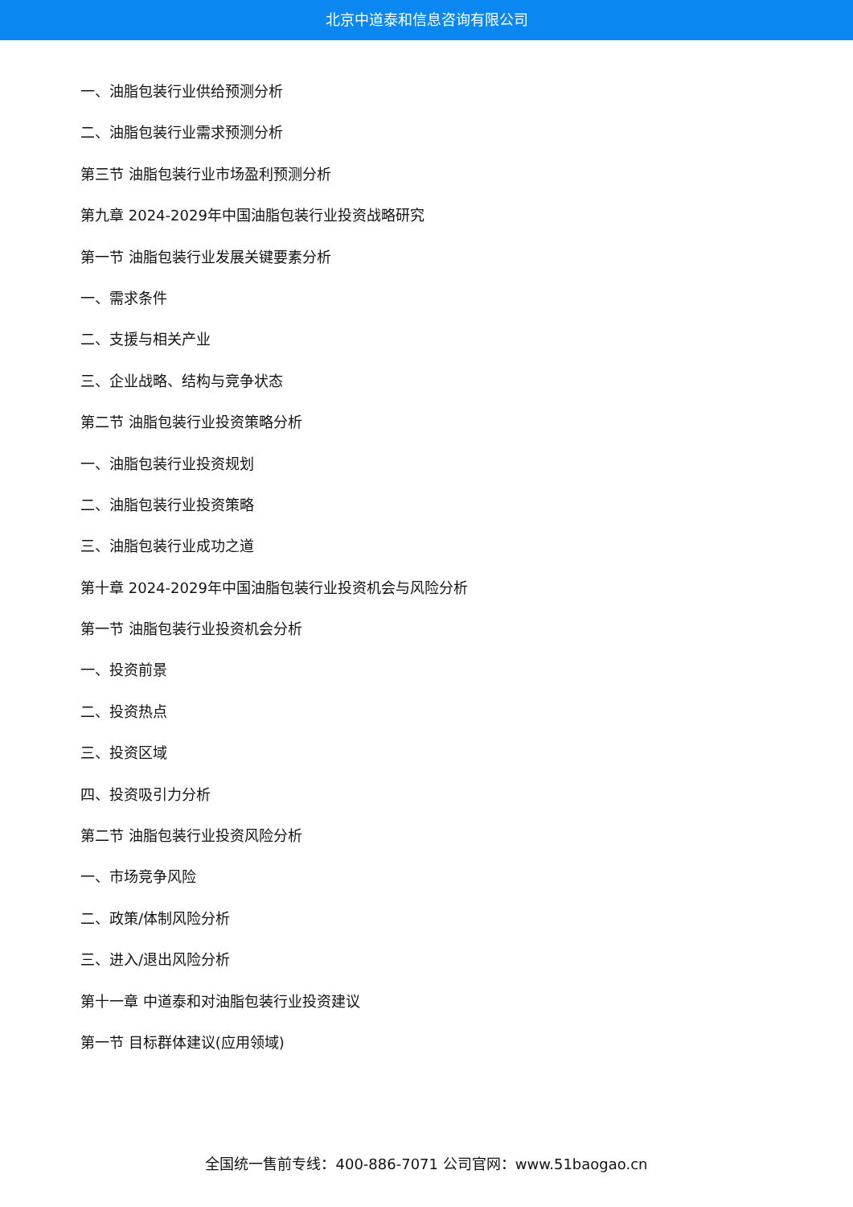北京中道泰和信息咨询有限公司
一、油脂包装行业供给预测分析
二、油脂包装行业需求预测分析
第三节 油脂包装行业市场盈利预测分析
第九章 2024-2029年中国油脂包装行业投资战略研究
第一节 油脂包装行业发展关键要素分析
一、需求条件
二、支援与相关产业
三、企业战略、结构与竞争状态
第二节 油脂包装行业投资策略分析
一、油脂包装行业投资规划
二、油脂包装行业投资策略
三、油脂包装行业成功之道
第十章 2024-2029年中国油脂包装行业投资机会与风险分析
第一节 油脂包装行业投资机会分析
一、投资前景
二、投资热点
三、投资区域
四、投资吸引力分析
第二节 油脂包装行业投资风险分析
一、市场竞争风险
二、政策/体制风险分析
三、进入/退出风险分析
第十一章 中道泰和对油脂包装行业投资建议
第一节 目标群体建议(应用领域)
全国统一售前专线：400-886-7071 公司官网：www.51baogao.cn